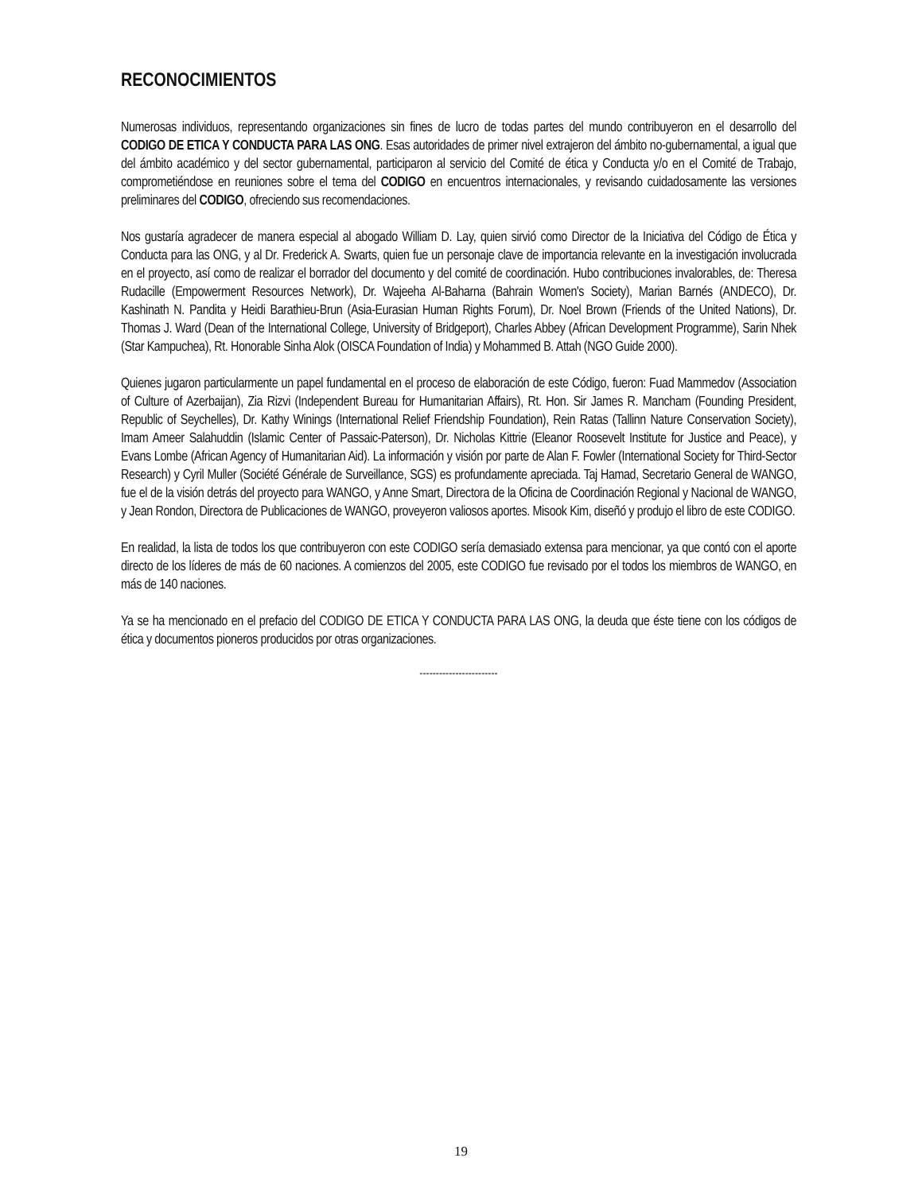RECONOCIMIENTOS
Numerosas individuos, representando organizaciones sin fines de lucro de todas partes del mundo contribuyeron en el desarrollo del CODIGO DE ETICA Y CONDUCTA PARA LAS ONG. Esas autoridades de primer nivel extrajeron del ámbito no-gubernamental, a igual que del ámbito académico y del sector gubernamental, participaron al servicio del Comité de ética y Conducta y/o en el Comité de Trabajo, comprometiéndose en reuniones sobre el tema del CODIGO en encuentros internacionales, y revisando cuidadosamente las versiones preliminares del CODIGO, ofreciendo sus recomendaciones.
Nos gustaría agradecer de manera especial al abogado William D. Lay, quien sirvió como Director de la Iniciativa del Código de Ética y Conducta para las ONG, y al Dr. Frederick A. Swarts, quien fue un personaje clave de importancia relevante en la investigación involucrada en el proyecto, así como de realizar el borrador del documento y del comité de coordinación. Hubo contribuciones invalorables, de: Theresa Rudacille (Empowerment Resources Network), Dr. Wajeeha Al-Baharna (Bahrain Women's Society), Marian Barnés (ANDECO), Dr. Kashinath N. Pandita y Heidi Barathieu-Brun (Asia-Eurasian Human Rights Forum), Dr. Noel Brown (Friends of the United Nations), Dr. Thomas J. Ward (Dean of the International College, University of Bridgeport), Charles Abbey (African Development Programme), Sarin Nhek (Star Kampuchea), Rt. Honorable Sinha Alok (OISCA Foundation of India) y Mohammed B. Attah (NGO Guide 2000).
Quienes jugaron particularmente un papel fundamental en el proceso de elaboración de este Código, fueron: Fuad Mammedov (Association of Culture of Azerbaijan), Zia Rizvi (Independent Bureau for Humanitarian Affairs), Rt. Hon. Sir James R. Mancham (Founding President, Republic of Seychelles), Dr. Kathy Winings (International Relief Friendship Foundation), Rein Ratas (Tallinn Nature Conservation Society), Imam Ameer Salahuddin (Islamic Center of Passaic-Paterson), Dr. Nicholas Kittrie (Eleanor Roosevelt Institute for Justice and Peace), y Evans Lombe (African Agency of Humanitarian Aid). La información y visión por parte de Alan F. Fowler (International Society for Third-Sector Research) y Cyril Muller (Société Générale de Surveillance, SGS) es profundamente apreciada. Taj Hamad, Secretario General de WANGO, fue el de la visión detrás del proyecto para WANGO, y Anne Smart, Directora de la Oficina de Coordinación Regional y Nacional de WANGO, y Jean Rondon, Directora de Publicaciones de WANGO, proveyeron valiosos aportes. Misook Kim, diseñó y produjo el libro de este CODIGO.
En realidad, la lista de todos los que contribuyeron con este CODIGO sería demasiado extensa para mencionar, ya que contó con el aporte directo de los líderes de más de 60 naciones. A comienzos del 2005, este CODIGO fue revisado por el todos los miembros de WANGO, en más de 140 naciones.
Ya se ha mencionado en el prefacio del CODIGO DE ETICA Y CONDUCTA PARA LAS ONG, la deuda que éste tiene con los códigos de ética y documentos pioneros producidos por otras organizaciones.
------------------------
19